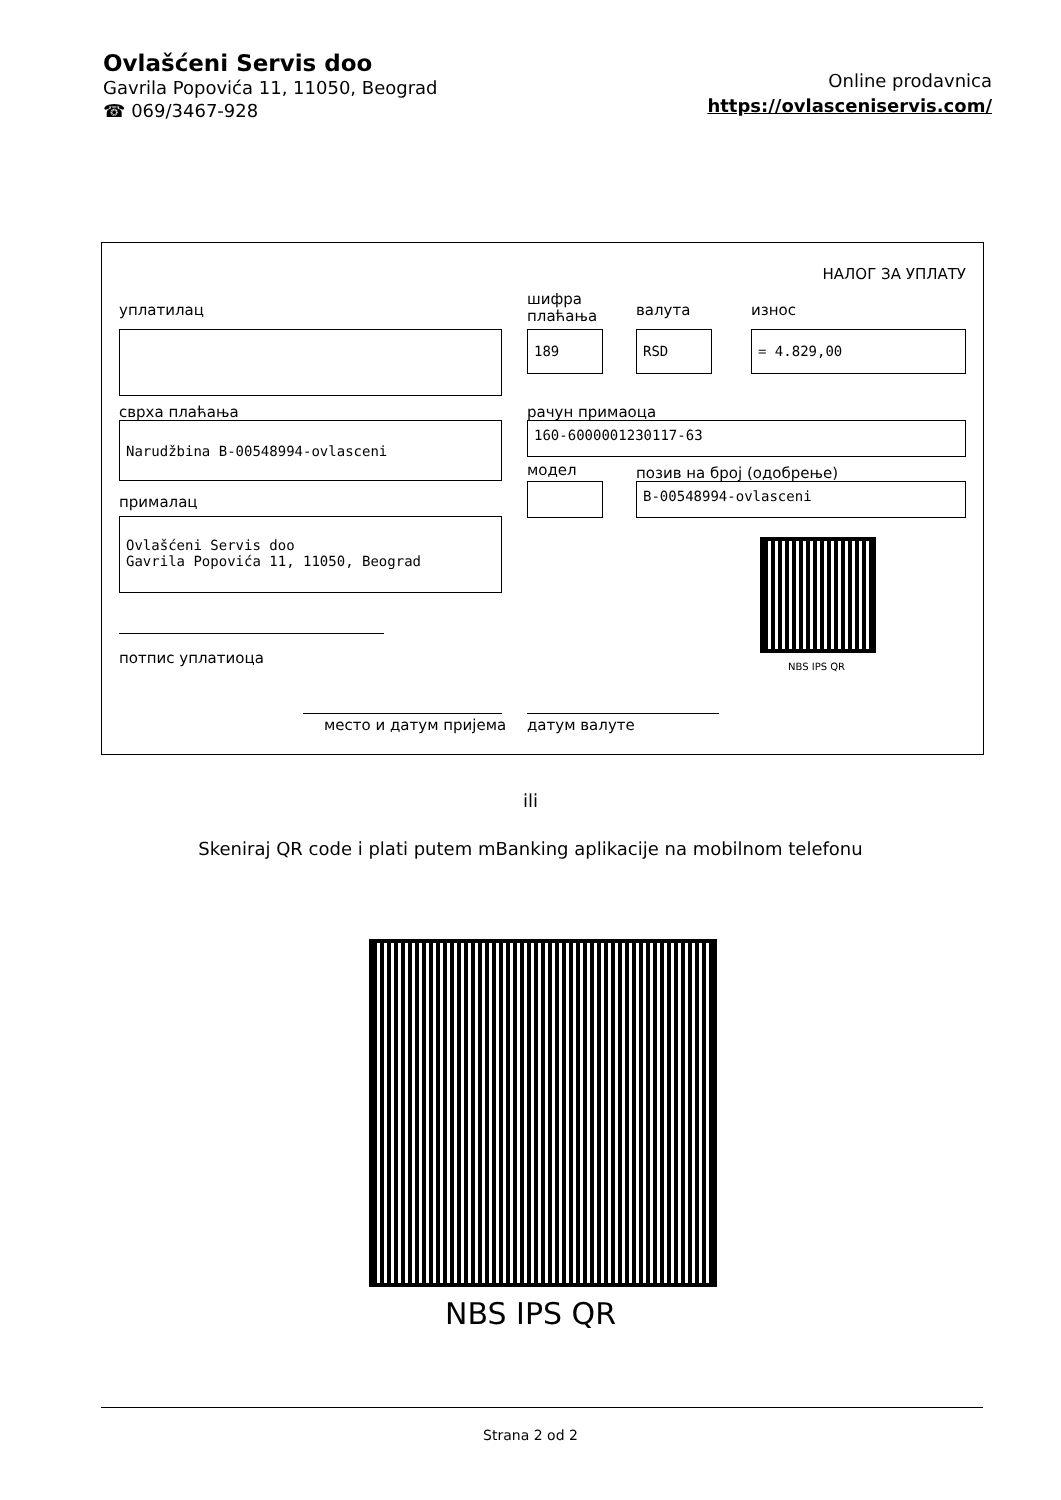Ovlašćeni Servis doo
Gavrila Popovića 11, 11050, Beograd
☎ 069/3467-928
Online prodavnica
https://ovlasceniservis.com/
НАЛОГ ЗА УПЛАТУ
уплатилац
шифра
плаћања
валута износ
189 RSD = 4.829,00
сврха плаћања рачун примаоца
Narudžbina B-00548994-ovlasceni 160-6000001230117-63
модел позив на број (одобрење)
B-00548994-ovlasceni
прималац
Ovlašćeni Servis doo
Gavrila Popovića 11, 11050, Beograd
NBS IPS QR
потпис уплатиоца
место и датум пријема датум валуте
ili
Skeniraj QR code i plati putem mBanking aplikacije na mobilnom telefonu
NBS IPS QR
Strana 2 od 2